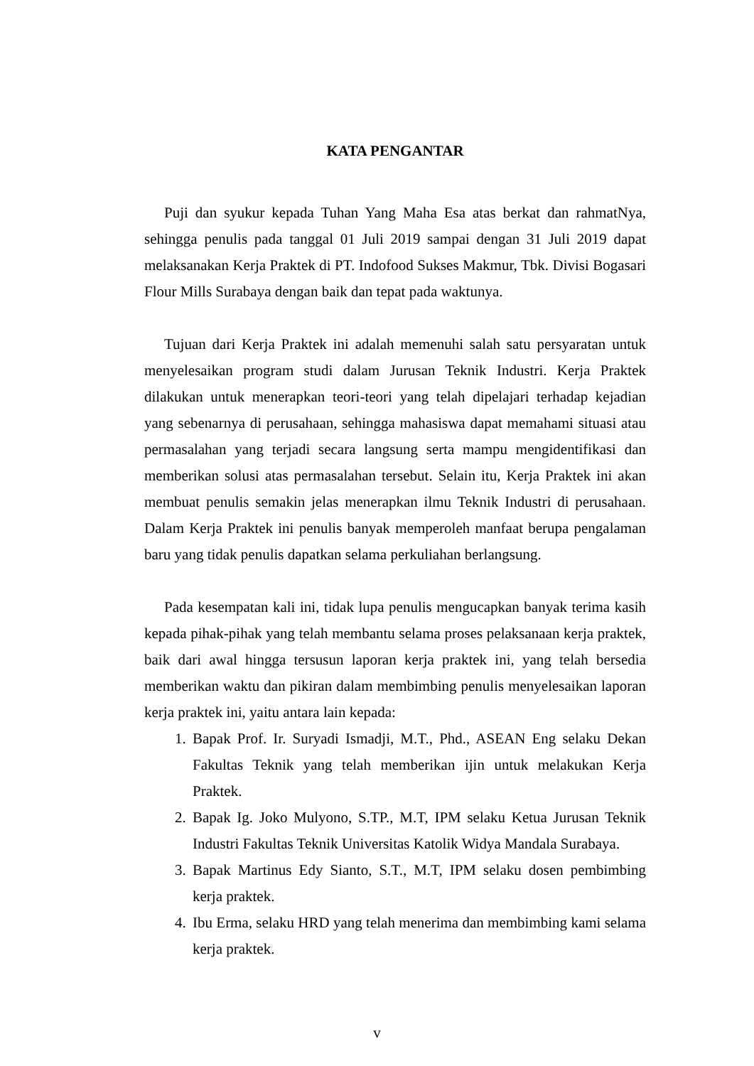KATA PENGANTAR
Puji dan syukur kepada Tuhan Yang Maha Esa atas berkat dan rahmatNya, sehingga penulis pada tanggal 01 Juli 2019 sampai dengan 31 Juli 2019 dapat melaksanakan Kerja Praktek di PT. Indofood Sukses Makmur, Tbk. Divisi Bogasari Flour Mills Surabaya dengan baik dan tepat pada waktunya.
Tujuan dari Kerja Praktek ini adalah memenuhi salah satu persyaratan untuk menyelesaikan program studi dalam Jurusan Teknik Industri. Kerja Praktek dilakukan untuk menerapkan teori-teori yang telah dipelajari terhadap kejadian yang sebenarnya di perusahaan, sehingga mahasiswa dapat memahami situasi atau permasalahan yang terjadi secara langsung serta mampu mengidentifikasi dan memberikan solusi atas permasalahan tersebut. Selain itu, Kerja Praktek ini akan membuat penulis semakin jelas menerapkan ilmu Teknik Industri di perusahaan. Dalam Kerja Praktek ini penulis banyak memperoleh manfaat berupa pengalaman baru yang tidak penulis dapatkan selama perkuliahan berlangsung.
Pada kesempatan kali ini, tidak lupa penulis mengucapkan banyak terima kasih kepada pihak-pihak yang telah membantu selama proses pelaksanaan kerja praktek, baik dari awal hingga tersusun laporan kerja praktek ini, yang telah bersedia memberikan waktu dan pikiran dalam membimbing penulis menyelesaikan laporan kerja praktek ini, yaitu antara lain kepada:
1. Bapak Prof. Ir. Suryadi Ismadji, M.T., Phd., ASEAN Eng selaku Dekan Fakultas Teknik yang telah memberikan ijin untuk melakukan Kerja Praktek.
2. Bapak Ig. Joko Mulyono, S.TP., M.T, IPM selaku Ketua Jurusan Teknik Industri Fakultas Teknik Universitas Katolik Widya Mandala Surabaya.
3. Bapak Martinus Edy Sianto, S.T., M.T, IPM selaku dosen pembimbing kerja praktek.
4. Ibu Erma, selaku HRD yang telah menerima dan membimbing kami selama kerja praktek.
v